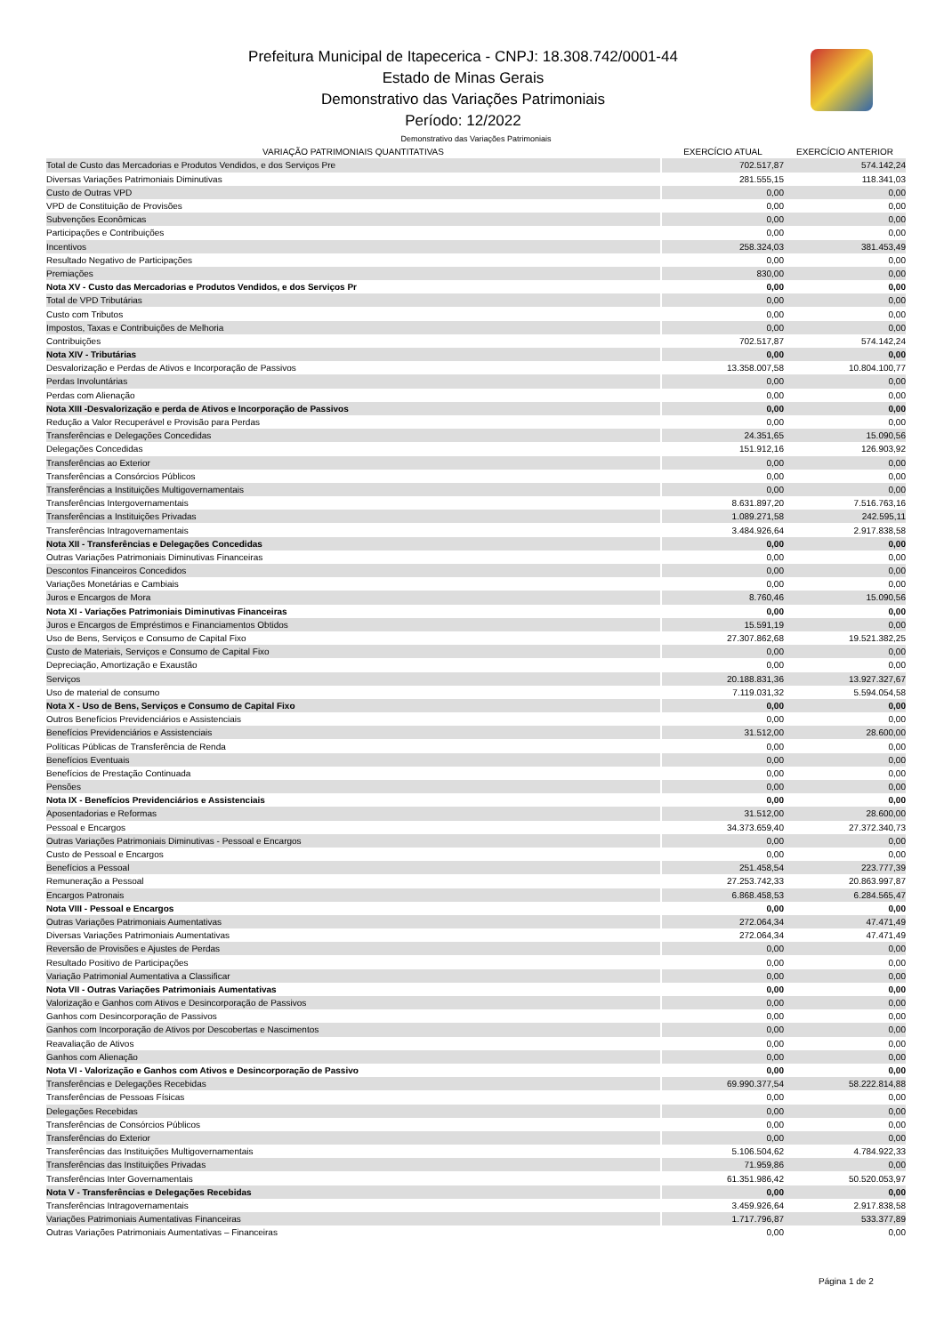Prefeitura Municipal de Itapecerica - CNPJ: 18.308.742/0001-44
Estado de Minas Gerais
Demonstrativo das Variações Patrimoniais
Período: 12/2022
| Demonstrativo das Variações Patrimoniais | | | |
| --- | --- | --- | --- |
| VARIAÇÃO PATRIMONIAIS QUANTITATIVAS | | EXERCÍCIO ATUAL | EXERCÍCIO ANTERIOR |
| Total de Custo das Mercadorias e Produtos Vendidos, e dos Serviços Pre | | 702.517,87 | 574.142,24 |
| Diversas Variações Patrimoniais Diminutivas | | 281.555,15 | 118.341,03 |
| Custo de Outras VPD | | 0,00 | 0,00 |
| VPD de Constituição de Provisões | | 0,00 | 0,00 |
| Subvenções Econômicas | | 0,00 | 0,00 |
| Participações e Contribuições | | 0,00 | 0,00 |
| Incentivos | | 258.324,03 | 381.453,49 |
| Resultado Negativo de Participações | | 0,00 | 0,00 |
| Premiações | | 830,00 | 0,00 |
| Nota XV - Custo das Mercadorias e Produtos Vendidos, e dos Serviços Pr | | 0,00 | 0,00 |
| Total de VPD Tributárias | | 0,00 | 0,00 |
| Custo com Tributos | | 0,00 | 0,00 |
| Impostos, Taxas e Contribuições de Melhoria | | 0,00 | 0,00 |
| Contribuições | | 702.517,87 | 574.142,24 |
| Nota XIV - Tributárias | | 0,00 | 0,00 |
| Desvalorização e Perdas de Ativos e Incorporação de Passivos | | 13.358.007,58 | 10.804.100,77 |
| Perdas Involuntárias | | 0,00 | 0,00 |
| Perdas com Alienação | | 0,00 | 0,00 |
| Nota XIII -Desvalorização e perda de Ativos e Incorporação de Passivos | | 0,00 | 0,00 |
| Redução a Valor Recuperável e Provisão para Perdas | | 0,00 | 0,00 |
| Transferências e Delegações Concedidas | | 24.351,65 | 15.090,56 |
| Delegações Concedidas | | 151.912,16 | 126.903,92 |
| Transferências ao Exterior | | 0,00 | 0,00 |
| Transferências a Consórcios Públicos | | 0,00 | 0,00 |
| Transferências a Instituições Multigovernamentais | | 0,00 | 0,00 |
| Transferências Intergovernamentais | | 8.631.897,20 | 7.516.763,16 |
| Transferências a Instituições Privadas | | 1.089.271,58 | 242.595,11 |
| Transferências Intragovernamentais | | 3.484.926,64 | 2.917.838,58 |
| Nota XII - Transferências e Delegações Concedidas | | 0,00 | 0,00 |
| Outras Variações Patrimoniais Diminutivas Financeiras | | 0,00 | 0,00 |
| Descontos Financeiros Concedidos | | 0,00 | 0,00 |
| Variações Monetárias e Cambiais | | 0,00 | 0,00 |
| Juros e Encargos de Mora | | 8.760,46 | 15.090,56 |
| Nota XI - Variações Patrimoniais Diminutivas Financeiras | | 0,00 | 0,00 |
| Juros e Encargos de Empréstimos e Financiamentos Obtidos | | 15.591,19 | 0,00 |
| Uso de Bens, Serviços e Consumo de Capital Fixo | | 27.307.862,68 | 19.521.382,25 |
| Custo de Materiais, Serviços e Consumo de Capital Fixo | | 0,00 | 0,00 |
| Depreciação, Amortização e Exaustão | | 0,00 | 0,00 |
| Serviços | | 20.188.831,36 | 13.927.327,67 |
| Uso de material de consumo | | 7.119.031,32 | 5.594.054,58 |
| Nota X - Uso de Bens, Serviços e Consumo de Capital Fixo | | 0,00 | 0,00 |
| Outros Benefícios Previdenciários e Assistenciais | | 0,00 | 0,00 |
| Benefícios Previdenciários e Assistenciais | | 31.512,00 | 28.600,00 |
| Políticas Públicas de Transferência de Renda | | 0,00 | 0,00 |
| Benefícios Eventuais | | 0,00 | 0,00 |
| Benefícios de Prestação Continuada | | 0,00 | 0,00 |
| Pensões | | 0,00 | 0,00 |
| Nota IX - Benefícios Previdenciários e Assistenciais | | 0,00 | 0,00 |
| Aposentadorias e Reformas | | 31.512,00 | 28.600,00 |
| Pessoal e Encargos | | 34.373.659,40 | 27.372.340,73 |
| Outras Variações Patrimoniais Diminutivas - Pessoal e Encargos | | 0,00 | 0,00 |
| Custo de Pessoal e Encargos | | 0,00 | 0,00 |
| Benefícios a Pessoal | | 251.458,54 | 223.777,39 |
| Remuneração a Pessoal | | 27.253.742,33 | 20.863.997,87 |
| Encargos Patronais | | 6.868.458,53 | 6.284.565,47 |
| Nota VIII - Pessoal e Encargos | | 0,00 | 0,00 |
| Outras Variações Patrimoniais Aumentativas | | 272.064,34 | 47.471,49 |
| Diversas Variações Patrimoniais Aumentativas | | 272.064,34 | 47.471,49 |
| Reversão de Provisões e Ajustes de Perdas | | 0,00 | 0,00 |
| Resultado Positivo de Participações | | 0,00 | 0,00 |
| Variação Patrimonial Aumentativa a Classificar | | 0,00 | 0,00 |
| Nota VII - Outras Variações Patrimoniais Aumentativas | | 0,00 | 0,00 |
| Valorização e Ganhos com Ativos e Desincorporação de Passivos | | 0,00 | 0,00 |
| Ganhos com Desincorporação de Passivos | | 0,00 | 0,00 |
| Ganhos com Incorporação de Ativos por Descobertas e Nascimentos | | 0,00 | 0,00 |
| Reavaliação de Ativos | | 0,00 | 0,00 |
| Ganhos com Alienação | | 0,00 | 0,00 |
| Nota VI - Valorização e Ganhos com Ativos e Desincorporação de Passivo | | 0,00 | 0,00 |
| Transferências e Delegações Recebidas | | 69.990.377,54 | 58.222.814,88 |
| Transferências de Pessoas Físicas | | 0,00 | 0,00 |
| Delegações Recebidas | | 0,00 | 0,00 |
| Transferências de Consórcios Públicos | | 0,00 | 0,00 |
| Transferências do Exterior | | 0,00 | 0,00 |
| Transferências das Instituições Multigovernamentais | | 5.106.504,62 | 4.784.922,33 |
| Transferências das Instituições Privadas | | 71.959,86 | 0,00 |
| Transferências Inter Governamentais | | 61.351.986,42 | 50.520.053,97 |
| Nota V - Transferências e Delegações Recebidas | | 0,00 | 0,00 |
| Transferências Intragovernamentais | | 3.459.926,64 | 2.917.838,58 |
| Variações Patrimoniais Aumentativas Financeiras | | 1.717.796,87 | 533.377,89 |
| Outras Variações Patrimoniais Aumentativas – Financeiras | | 0,00 | 0,00 |
Página 1 de 2